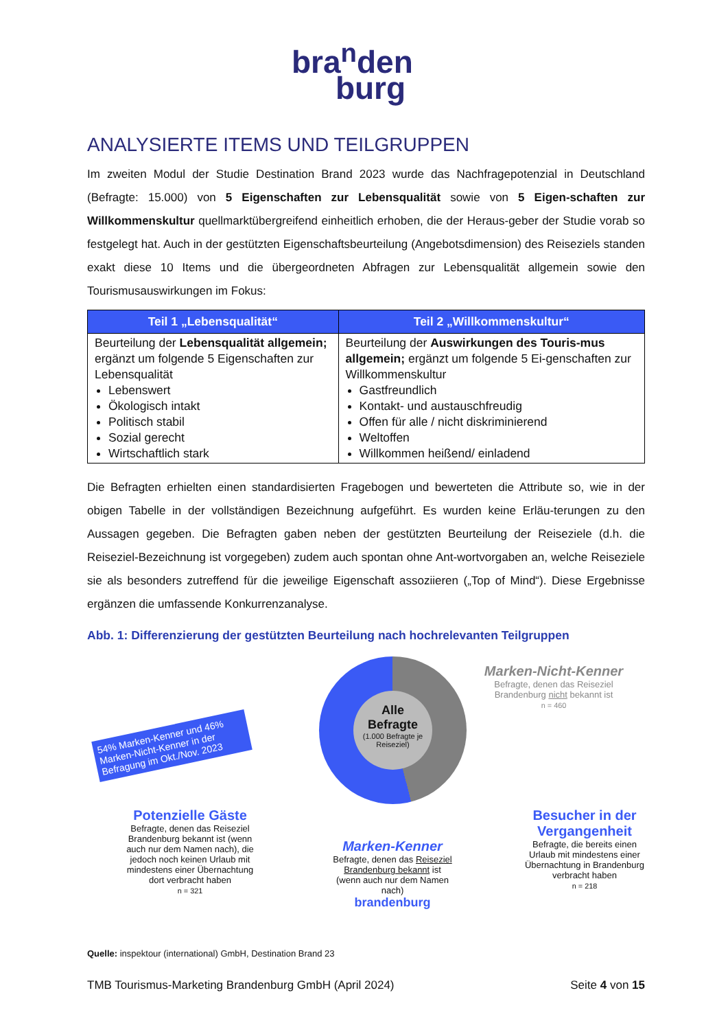bra<sup>n</sup>den
burg
ANALYSIERTE ITEMS UND TEILGRUPPEN
Im zweiten Modul der Studie Destination Brand 2023 wurde das Nachfragepotenzial in Deutschland (Befragte: 15.000) von 5 Eigenschaften zur Lebensqualität sowie von 5 Eigen-schaften zur Willkommenskultur quellmarktübergreifend einheitlich erhoben, die der Heraus-geber der Studie vorab so festgelegt hat. Auch in der gestützten Eigenschaftsbeurteilung (Angebotsdimension) des Reiseziels standen exakt diese 10 Items und die übergeordneten Abfragen zur Lebensqualität allgemein sowie den Tourismusauswirkungen im Fokus:
| Teil 1 „Lebensqualität“ | Teil 2 „Willkommenskultur“ |
| --- | --- |
| Beurteilung der Lebensqualität allgemein; ergänzt um folgende 5 Eigenschaften zur Lebensqualität Lebenswert Ökologisch intakt Politisch stabil Sozial gerecht Wirtschaftlich stark | Beurteilung der Auswirkungen des Touris-mus allgemein; ergänzt um folgende 5 Ei-genschaften zur Willkommenskultur Gastfreundlich Kontakt- und austauschfreudig Offen für alle / nicht diskriminierend Weltoffen Willkommen heißend/ einladend |
Die Befragten erhielten einen standardisierten Fragebogen und bewerteten die Attribute so, wie in der obigen Tabelle in der vollständigen Bezeichnung aufgeführt. Es wurden keine Erläu-terungen zu den Aussagen gegeben. Die Befragten gaben neben der gestützten Beurteilung der Reiseziele (d.h. die Reiseziel-Bezeichnung ist vorgegeben) zudem auch spontan ohne Ant-wortvorgaben an, welche Reiseziele sie als besonders zutreffend für die jeweilige Eigenschaft assoziieren („Top of Mind“). Diese Ergebnisse ergänzen die umfassende Konkurrenzanalyse.
Abb. 1: Differenzierung der gestützten Beurteilung nach hochrelevanten Teilgruppen
54% Marken-Kenner und 46% Marken-Nicht-Kenner in der Befragung im Okt./Nov. 2023
Alle
Befragte
(1.000 Befragte je Reiseziel)
Marken-Nicht-Kenner
Befragte, denen das Reiseziel Brandenburg nicht bekannt ist
n = 460
Potenzielle Gäste
Befragte, denen das Reiseziel Brandenburg bekannt ist (wenn auch nur dem Namen nach), die jedoch noch keinen Urlaub mit mindestens einer Übernachtung dort verbracht haben
n = 321
Marken-Kenner
Befragte, denen das Reiseziel Brandenburg bekannt ist (wenn auch nur dem Namen nach)
brandenburg
Besucher in der Vergangenheit
Befragte, die bereits einen Urlaub mit mindestens einer Übernachtung in Brandenburg verbracht haben
n = 218
Quelle: inspektour (international) GmbH, Destination Brand 23
TMB Tourismus-Marketing Brandenburg GmbH (April 2024) Seite 4 von 15